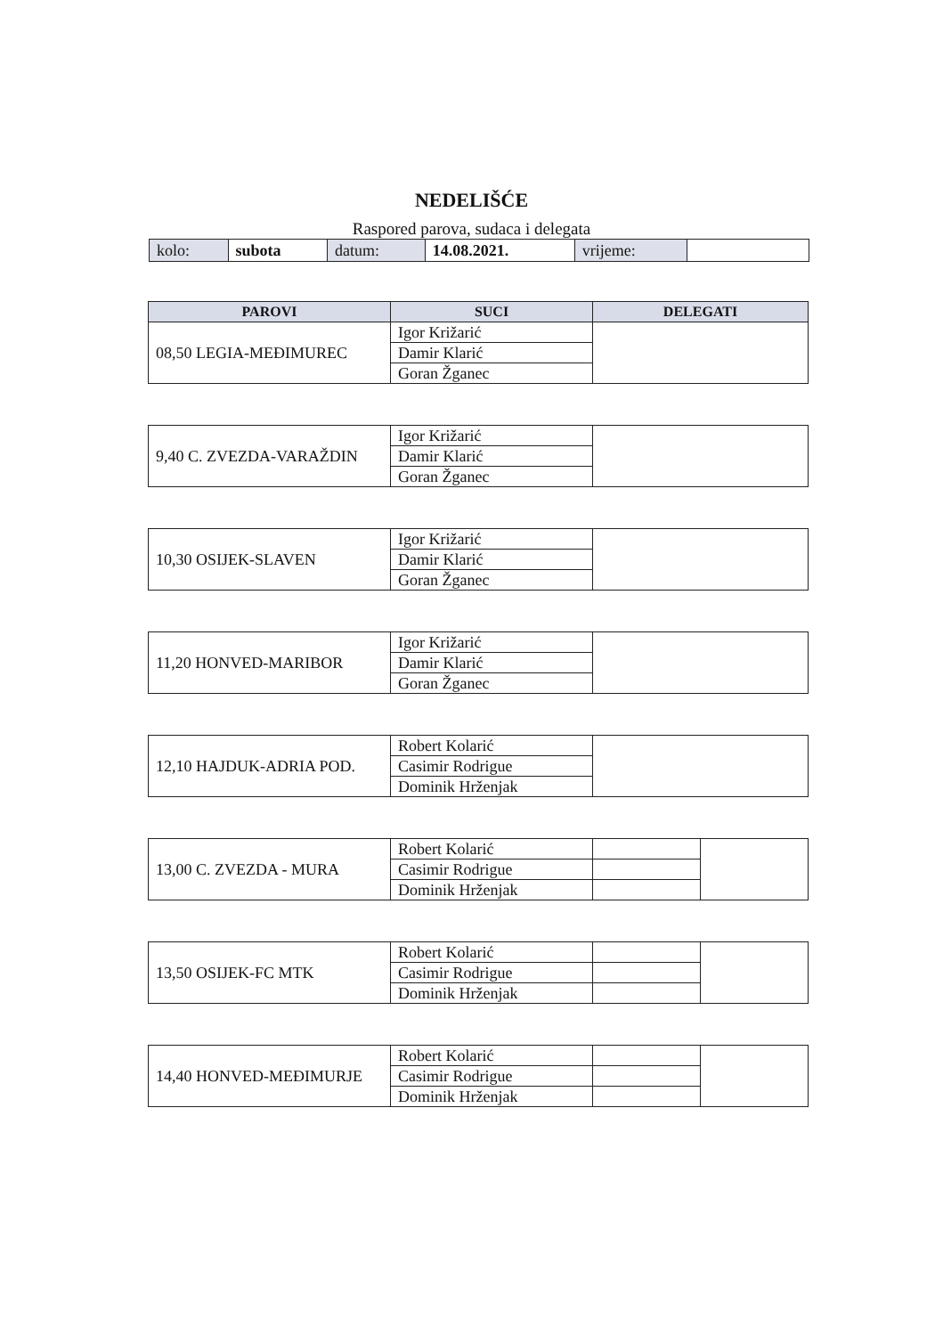NEDELIŠĆE
Raspored parova, sudaca i delegata
| kolo: | subota | datum: | 14.08.2021. | vrijeme: | |
| PAROVI | SUCI | DELEGATI |
| --- | --- | --- |
| 08,50 LEGIA-MEĐIMUREC | Igor Križarić | |
| | Damir Klarić | |
| | Goran Žganec | |
| 9,40 C. ZVEZDA-VARAŽDIN | Igor Križarić | |
| | Damir Klarić | |
| | Goran Žganec | |
| 10,30 OSIJEK-SLAVEN | Igor Križarić | |
| | Damir Klarić | |
| | Goran Žganec | |
| 11,20 HONVED-MARIBOR | Igor Križarić | |
| | Damir Klarić | |
| | Goran Žganec | |
| 12,10 HAJDUK-ADRIA POD. | Robert Kolarić | |
| | Casimir Rodrigue | |
| | Dominik Hrženjak | |
| 13,00 C. ZVEZDA - MURA | Robert Kolarić | | |
| | Casimir Rodrigue | | |
| | Dominik Hrženjak | | |
| 13,50 OSIJEK-FC MTK | Robert Kolarić | | |
| | Casimir Rodrigue | | |
| | Dominik Hrženjak | | |
| 14,40 HONVED-MEĐIMURJE | Robert Kolarić | | |
| | Casimir Rodrigue | | |
| | Dominik Hrženjak | | |